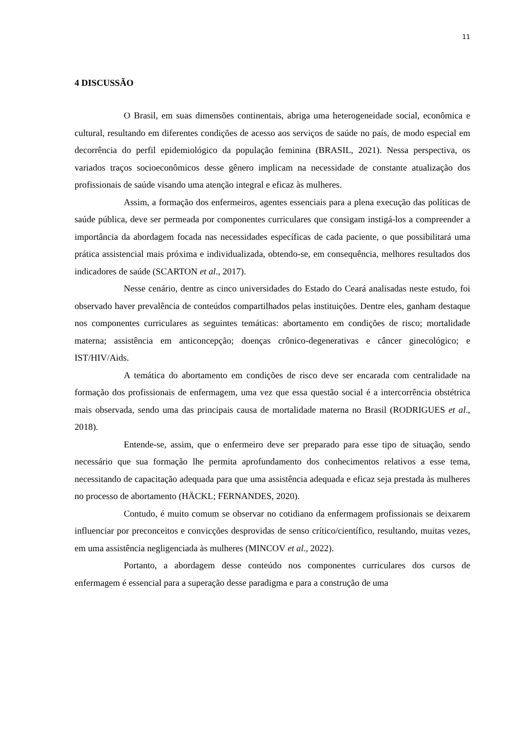11
4 DISCUSSÃO
O Brasil, em suas dimensões continentais, abriga uma heterogeneidade social, econômica e cultural, resultando em diferentes condições de acesso aos serviços de saúde no país, de modo especial em decorrência do perfil epidemiológico da população feminina (BRASIL, 2021). Nessa perspectiva, os variados traços socioeconômicos desse gênero implicam na necessidade de constante atualização dos profissionais de saúde visando uma atenção integral e eficaz às mulheres.
Assim, a formação dos enfermeiros, agentes essenciais para a plena execução das políticas de saúde pública, deve ser permeada por componentes curriculares que consigam instigá-los a compreender a importância da abordagem focada nas necessidades específicas de cada paciente, o que possibilitará uma prática assistencial mais próxima e individualizada, obtendo-se, em consequência, melhores resultados dos indicadores de saúde (SCARTON et al., 2017).
Nesse cenário, dentre as cinco universidades do Estado do Ceará analisadas neste estudo, foi observado haver prevalência de conteúdos compartilhados pelas instituições. Dentre eles, ganham destaque nos componentes curriculares as seguintes temáticas: abortamento em condições de risco; mortalidade materna; assistência em anticoncepção; doenças crônico-degenerativas e câncer ginecológico; e IST/HIV/Aids.
A temática do abortamento em condições de risco deve ser encarada com centralidade na formação dos profissionais de enfermagem, uma vez que essa questão social é a intercorrência obstétrica mais observada, sendo uma das principais causa de mortalidade materna no Brasil (RODRIGUES et al., 2018).
Entende-se, assim, que o enfermeiro deve ser preparado para esse tipo de situação, sendo necessário que sua formação lhe permita aprofundamento dos conhecimentos relativos a esse tema, necessitando de capacitação adequada para que uma assistência adequada e eficaz seja prestada às mulheres no processo de abortamento (HÄCKL; FERNANDES, 2020).
Contudo, é muito comum se observar no cotidiano da enfermagem profissionais se deixarem influenciar por preconceitos e convicções desprovidas de senso crítico/científico, resultando, muitas vezes, em uma assistência negligenciada às mulheres (MINCOV et al., 2022).
Portanto, a abordagem desse conteúdo nos componentes curriculares dos cursos de enfermagem é essencial para a superação desse paradigma e para a construção de uma